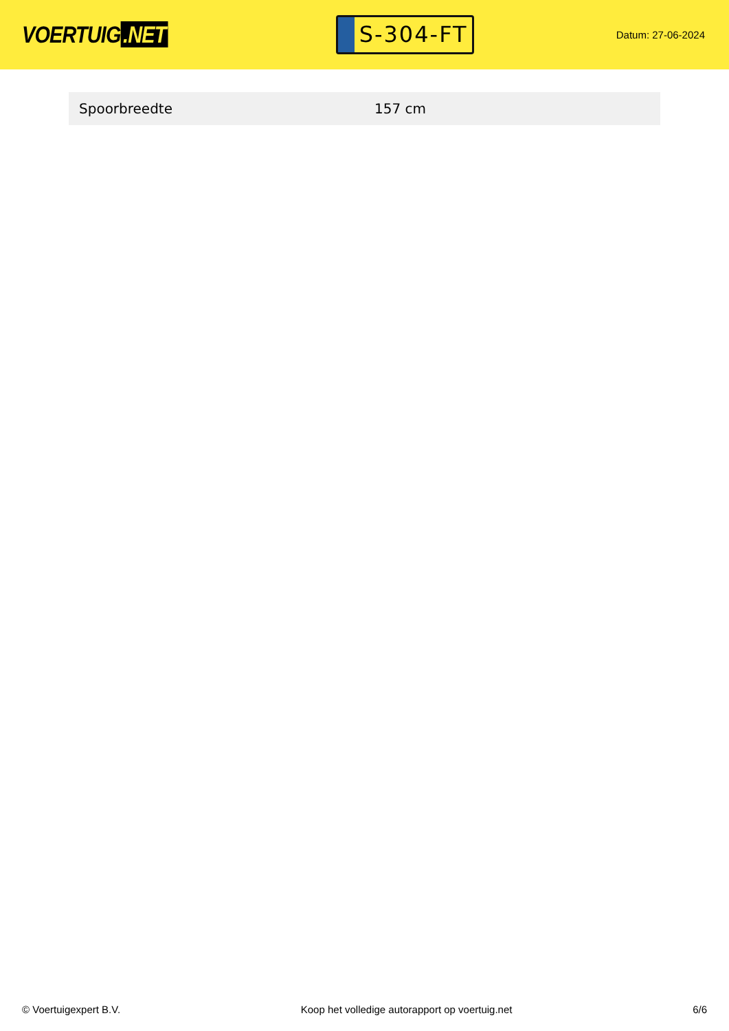VOERTUIG.NET
S-304-FT
Datum: 27-06-2024
| Spoorbreedte | 157 cm |
© Voertuigexpert B.V. Koop het volledige autorapport op voertuig.net 6/6